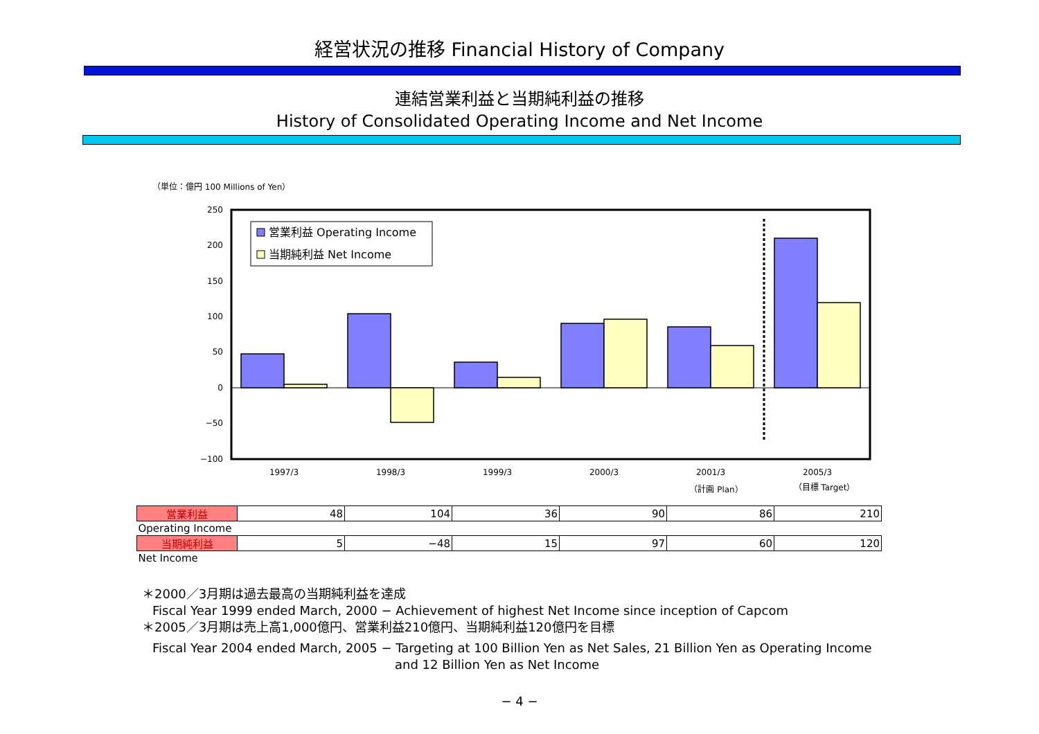経営状況の推移 Financial History of Company
連結営業利益と当期純利益の推移
History of Consolidated Operating Income and Net Income
（単位：億円 100 Millions of Yen）
250
200
150
100
50
0
−50
−100
営業利益 Operating Income
当期純利益 Net Income
1997/3
1998/3
1999/3
2000/3
2001/3
2005/3
（計画 Plan）
（目標 Target）
| 営業利益 | 48 | 104 | 36 | 90 | 86 | 210 |
| Operating Income | | | | | | |
| 当期純利益 | 5 | −48 | 15 | 97 | 60 | 120 |
| Net Income | | | | | | |
＊2000／3月期は過去最高の当期純利益を達成
Fiscal Year 1999 ended March, 2000 − Achievement of highest Net Income since inception of Capcom
＊2005／3月期は売上高1,000億円、営業利益210億円、当期純利益120億円を目標
Fiscal Year 2004 ended March, 2005 − Targeting at 100 Billion Yen as Net Sales, 21 Billion Yen as Operating Income
and 12 Billion Yen as Net Income
− 4 −